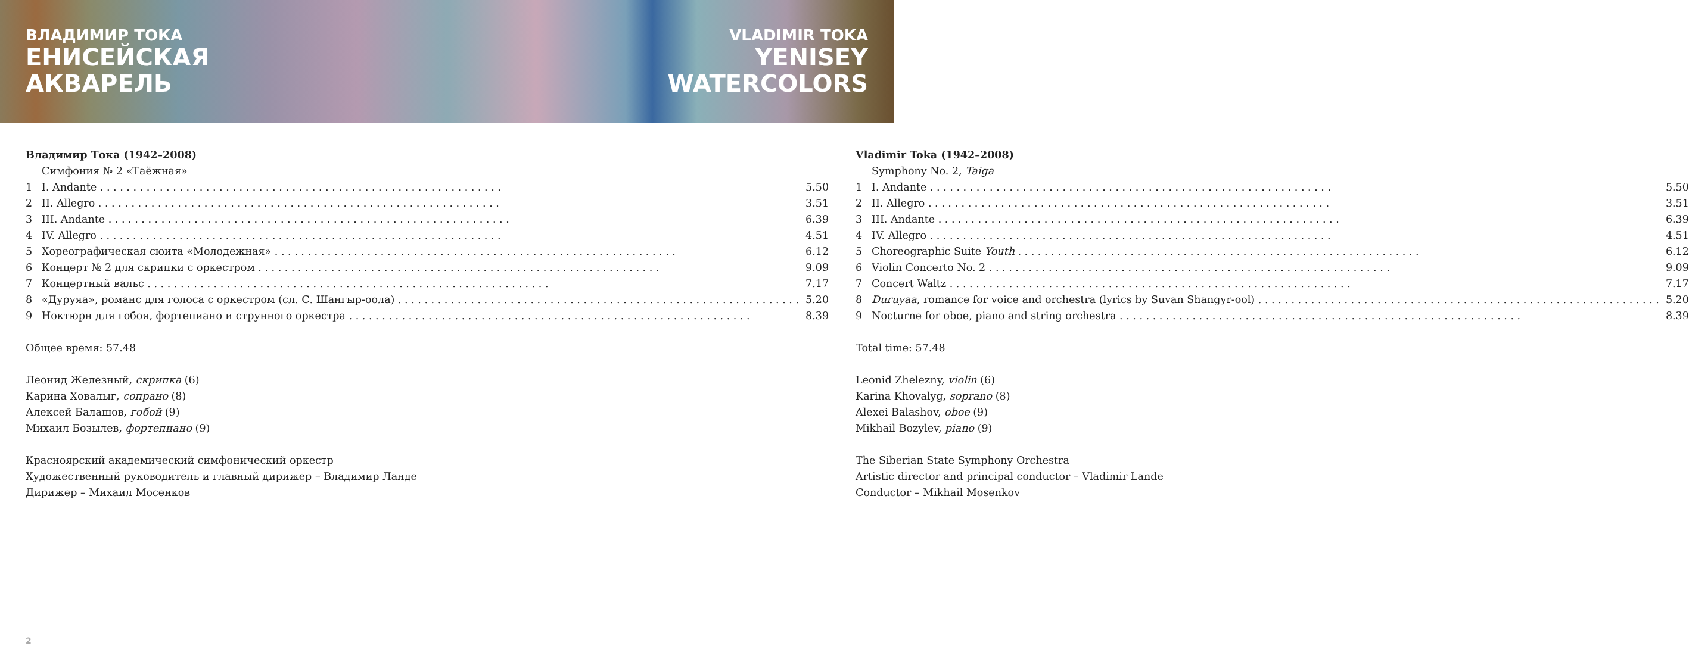ВЛАДИМИР ТОКА
ЕНИСЕЙСКАЯ
АКВАРЕЛЬ
VLADIMIR TOKA
YENISEY
WATERCOLORS
Владимир Тока (1942–2008)
Симфония № 2 «Таёжная»
1 I. Andante 5.50
2 II. Allegro 3.51
3 III. Andante 6.39
4 IV. Allegro 4.51
5 Хореографическая сюита «Молодежная» 6.12
6 Концерт № 2 для скрипки с оркестром 9.09
7 Концертный вальс 7.17
8 «Дуруяа», романс для голоса с оркестром (сл. С. Шангыр-оола) 5.20
9 Ноктюрн для гобоя, фортепиано и струнного оркестра 8.39
Общее время: 57.48
Леонид Железный, скрипка (6)
Карина Ховалыг, сопрано (8)
Алексей Балашов, гобой (9)
Михаил Бозылев, фортепиано (9)
Красноярский академический симфонический оркестр
Художественный руководитель и главный дирижер – Владимир Ланде
Дирижер – Михаил Мосенков
Vladimir Toka (1942–2008)
Symphony No. 2, Taiga
1 I. Andante 5.50
2 II. Allegro 3.51
3 III. Andante 6.39
4 IV. Allegro 4.51
5 Choreographic Suite Youth 6.12
6 Violin Concerto No. 2 9.09
7 Concert Waltz 7.17
8 Duruyaa, romance for voice and orchestra (lyrics by Suvan Shangyr-ool) 5.20
9 Nocturne for oboe, piano and string orchestra 8.39
Total time: 57.48
Leonid Zhelezny, violin (6)
Karina Khovalyg, soprano (8)
Alexei Balashov, oboe (9)
Mikhail Bozylev, piano (9)
The Siberian State Symphony Orchestra
Artistic director and principal conductor – Vladimir Lande
Conductor – Mikhail Mosenkov
2